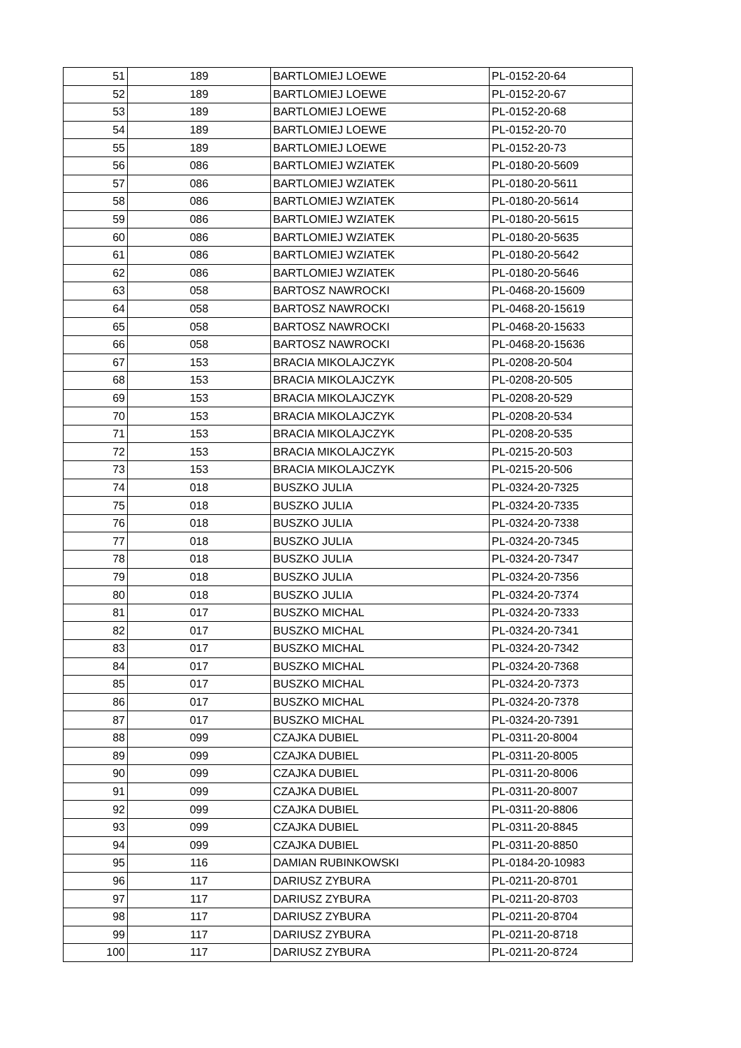| 51 | 189 | BARTLOMIEJ LOEWE | PL-0152-20-64 |
| 52 | 189 | BARTLOMIEJ LOEWE | PL-0152-20-67 |
| 53 | 189 | BARTLOMIEJ LOEWE | PL-0152-20-68 |
| 54 | 189 | BARTLOMIEJ LOEWE | PL-0152-20-70 |
| 55 | 189 | BARTLOMIEJ LOEWE | PL-0152-20-73 |
| 56 | 086 | BARTLOMIEJ WZIATEK | PL-0180-20-5609 |
| 57 | 086 | BARTLOMIEJ WZIATEK | PL-0180-20-5611 |
| 58 | 086 | BARTLOMIEJ WZIATEK | PL-0180-20-5614 |
| 59 | 086 | BARTLOMIEJ WZIATEK | PL-0180-20-5615 |
| 60 | 086 | BARTLOMIEJ WZIATEK | PL-0180-20-5635 |
| 61 | 086 | BARTLOMIEJ WZIATEK | PL-0180-20-5642 |
| 62 | 086 | BARTLOMIEJ WZIATEK | PL-0180-20-5646 |
| 63 | 058 | BARTOSZ NAWROCKI | PL-0468-20-15609 |
| 64 | 058 | BARTOSZ NAWROCKI | PL-0468-20-15619 |
| 65 | 058 | BARTOSZ NAWROCKI | PL-0468-20-15633 |
| 66 | 058 | BARTOSZ NAWROCKI | PL-0468-20-15636 |
| 67 | 153 | BRACIA MIKOLAJCZYK | PL-0208-20-504 |
| 68 | 153 | BRACIA MIKOLAJCZYK | PL-0208-20-505 |
| 69 | 153 | BRACIA MIKOLAJCZYK | PL-0208-20-529 |
| 70 | 153 | BRACIA MIKOLAJCZYK | PL-0208-20-534 |
| 71 | 153 | BRACIA MIKOLAJCZYK | PL-0208-20-535 |
| 72 | 153 | BRACIA MIKOLAJCZYK | PL-0215-20-503 |
| 73 | 153 | BRACIA MIKOLAJCZYK | PL-0215-20-506 |
| 74 | 018 | BUSZKO JULIA | PL-0324-20-7325 |
| 75 | 018 | BUSZKO JULIA | PL-0324-20-7335 |
| 76 | 018 | BUSZKO JULIA | PL-0324-20-7338 |
| 77 | 018 | BUSZKO JULIA | PL-0324-20-7345 |
| 78 | 018 | BUSZKO JULIA | PL-0324-20-7347 |
| 79 | 018 | BUSZKO JULIA | PL-0324-20-7356 |
| 80 | 018 | BUSZKO JULIA | PL-0324-20-7374 |
| 81 | 017 | BUSZKO MICHAL | PL-0324-20-7333 |
| 82 | 017 | BUSZKO MICHAL | PL-0324-20-7341 |
| 83 | 017 | BUSZKO MICHAL | PL-0324-20-7342 |
| 84 | 017 | BUSZKO MICHAL | PL-0324-20-7368 |
| 85 | 017 | BUSZKO MICHAL | PL-0324-20-7373 |
| 86 | 017 | BUSZKO MICHAL | PL-0324-20-7378 |
| 87 | 017 | BUSZKO MICHAL | PL-0324-20-7391 |
| 88 | 099 | CZAJKA DUBIEL | PL-0311-20-8004 |
| 89 | 099 | CZAJKA DUBIEL | PL-0311-20-8005 |
| 90 | 099 | CZAJKA DUBIEL | PL-0311-20-8006 |
| 91 | 099 | CZAJKA DUBIEL | PL-0311-20-8007 |
| 92 | 099 | CZAJKA DUBIEL | PL-0311-20-8806 |
| 93 | 099 | CZAJKA DUBIEL | PL-0311-20-8845 |
| 94 | 099 | CZAJKA DUBIEL | PL-0311-20-8850 |
| 95 | 116 | DAMIAN RUBINKOWSKI | PL-0184-20-10983 |
| 96 | 117 | DARIUSZ ZYBURA | PL-0211-20-8701 |
| 97 | 117 | DARIUSZ ZYBURA | PL-0211-20-8703 |
| 98 | 117 | DARIUSZ ZYBURA | PL-0211-20-8704 |
| 99 | 117 | DARIUSZ ZYBURA | PL-0211-20-8718 |
| 100 | 117 | DARIUSZ ZYBURA | PL-0211-20-8724 |